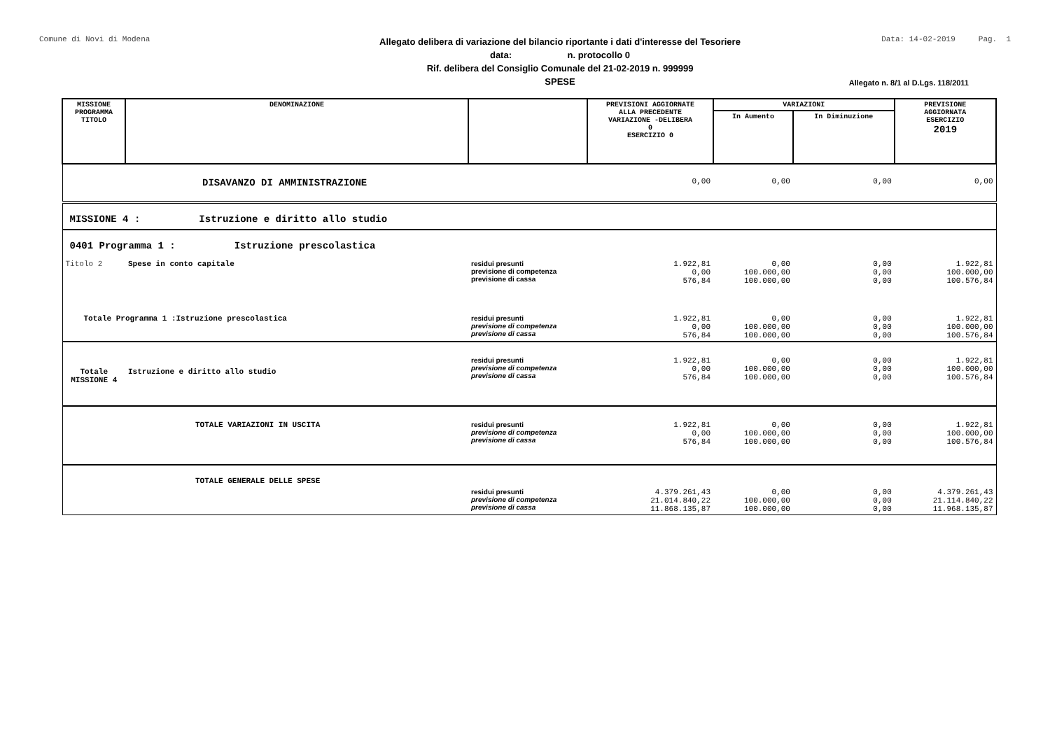Comune di Novi di Modena
Allegato delibera di variazione del bilancio riportante i dati d'interesse del Tesoriere
data: n. protocollo 0
Rif. delibera del Consiglio Comunale del 21-02-2019 n. 999999
SPESE
Data: 14-02-2019 Pag. 1
Allegato n. 8/1 al D.Lgs. 118/2011
| MISSIONE PROGRAMMA TITOLO | DENOMINAZIONE | | PREVISIONI AGGIORNATE ALLA PRECEDENTE VARIAZIONE -DELIBERA 0 ESERCIZIO 0 | VARIAZIONI | | PREVISIONE AGGIORNATA ESERCIZIO 2019 |
| --- | --- | --- | --- | --- | --- | --- |
| | | | | In Aumento | In Diminuzione | |
| | DISAVANZO DI AMMINISTRAZIONE | | 0,00 | 0,00 | 0,00 | 0,00 |
| MISSIONE 4 : Istruzione e diritto allo studio | | | | | | |
| 0401 Programma 1 : Istruzione prescolastica | | | | | | |
| Titolo 2 | Spese in conto capitale | residui presunti previsione di competenza previsione di cassa | 1.922,81 0,00 576,84 | 0,00 100.000,00 100.000,00 | 0,00 0,00 0,00 | 1.922,81 100.000,00 100.576,84 |
| Totale Programma 1 :Istruzione prescolastica | | residui presunti previsione di competenza previsione di cassa | 1.922,81 0,00 576,84 | 0,00 100.000,00 100.000,00 | 0,00 0,00 0,00 | 1.922,81 100.000,00 100.576,84 |
| Totale MISSIONE 4 | Istruzione e diritto allo studio | residui presunti previsione di competenza previsione di cassa | 1.922,81 0,00 576,84 | 0,00 100.000,00 100.000,00 | 0,00 0,00 0,00 | 1.922,81 100.000,00 100.576,84 |
| | TOTALE VARIAZIONI IN USCITA | residui presunti previsione di competenza previsione di cassa | 1.922,81 0,00 576,84 | 0,00 100.000,00 100.000,00 | 0,00 0,00 0,00 | 1.922,81 100.000,00 100.576,84 |
| | TOTALE GENERALE DELLE SPESE | residui presunti previsione di competenza previsione di cassa | 4.379.261,43 21.014.840,22 11.868.135,87 | 0,00 100.000,00 100.000,00 | 0,00 0,00 0,00 | 4.379.261,43 21.114.840,22 11.968.135,87 |